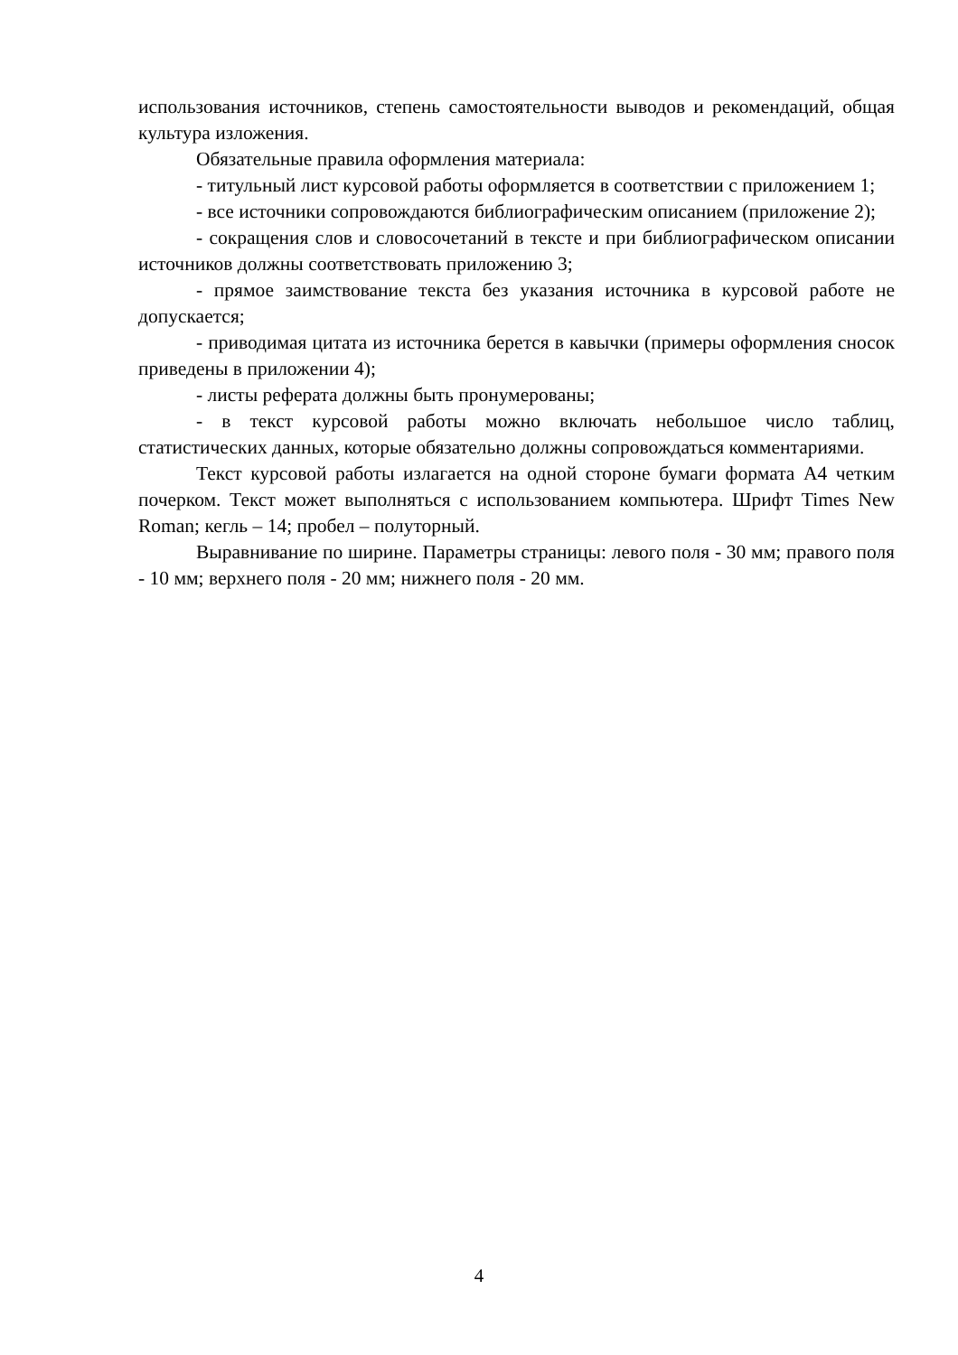использования источников, степень самостоятельности выводов и рекомендаций, общая культура изложения.
Обязательные правила оформления материала:
- титульный лист курсовой работы оформляется в соответствии с приложением 1;
- все источники сопровождаются библиографическим описанием (приложение 2);
- сокращения слов и словосочетаний в тексте и при библиографическом описании источников должны соответствовать приложению 3;
- прямое заимствование текста без указания источника в курсовой работе не допускается;
- приводимая цитата из источника берется в кавычки (примеры оформления сносок приведены в приложении 4);
- листы реферата должны быть пронумерованы;
- в текст курсовой работы можно включать небольшое число таблиц, статистических данных, которые обязательно должны сопровождаться комментариями.
Текст курсовой работы излагается на одной стороне бумаги формата А4 четким почерком. Текст может выполняться с использованием компьютера. Шрифт Times New Roman; кегль – 14; пробел – полуторный.
Выравнивание по ширине. Параметры страницы: левого поля - 30 мм; правого поля - 10 мм; верхнего поля - 20 мм; нижнего поля - 20 мм.
4